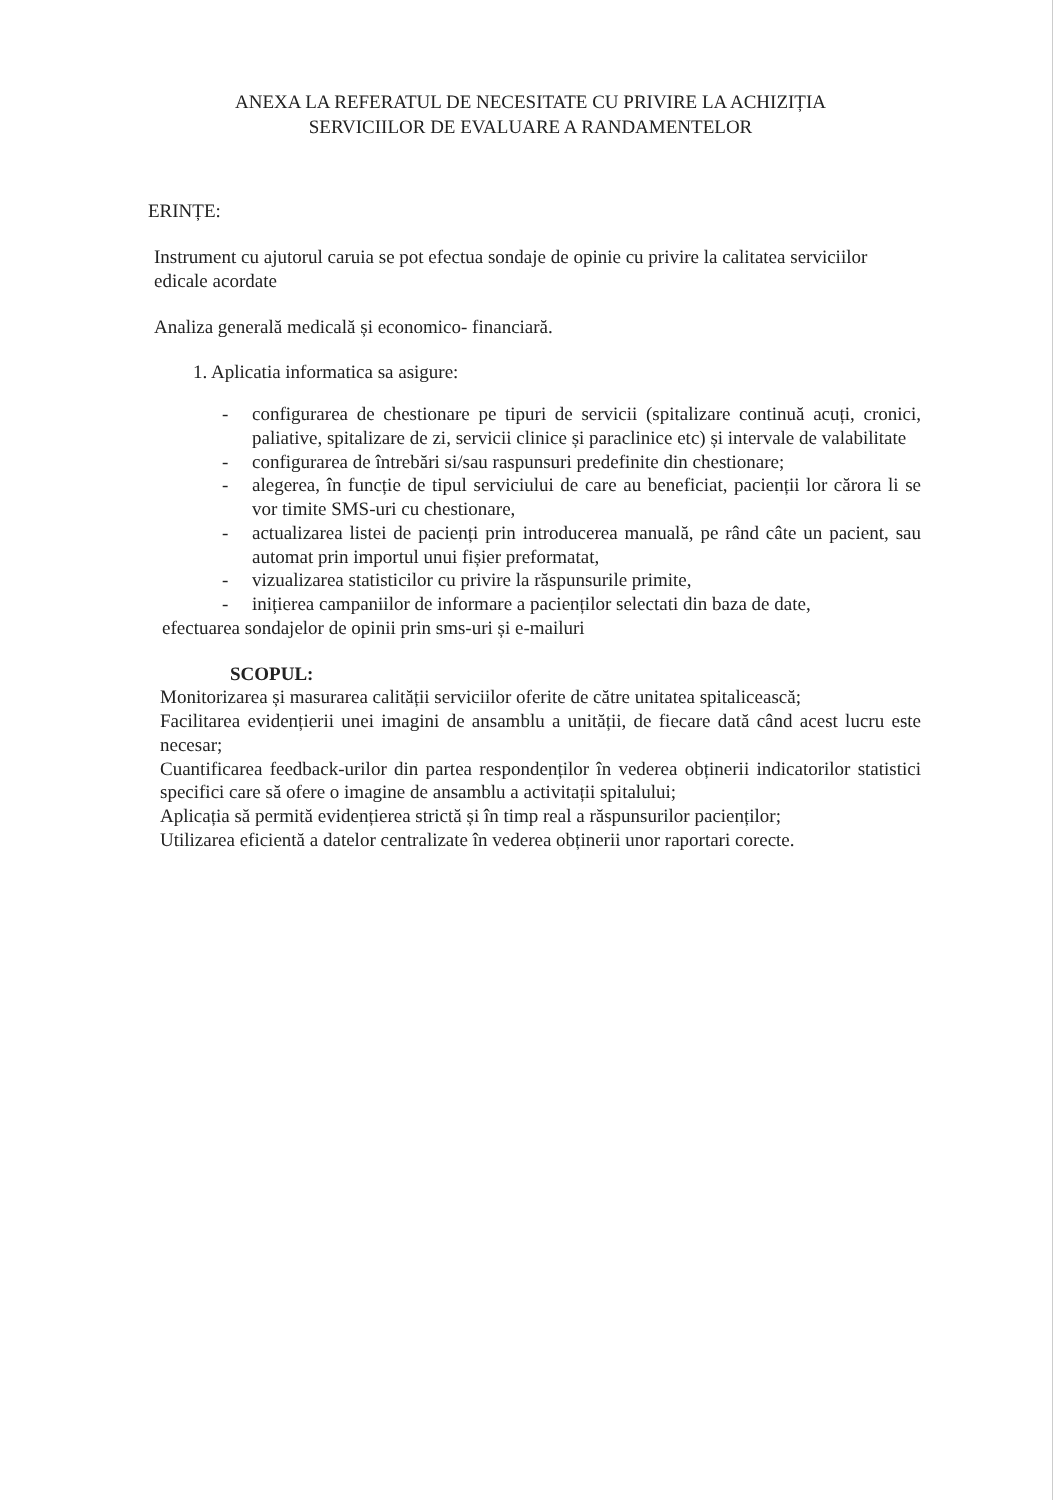ANEXA LA REFERATUL DE NECESITATE CU PRIVIRE LA ACHIZIȚIA
SERVICIILOR DE EVALUARE A RANDAMENTELOR
ERINȚE:
Instrument cu ajutorul caruia se pot efectua sondaje de opinie cu privire la calitatea serviciilor
edicale acordate
Analiza generală medicală și economico- financiară.
1. Aplicatia informatica sa asigure:
- configurarea de chestionare pe tipuri de servicii (spitalizare continuă acuți, cronici, paliative, spitalizare de zi, servicii clinice și paraclinice etc) și intervale de valabilitate
- configurarea de întrebări si/sau raspunsuri predefinite din chestionare;
- alegerea, în funcție de tipul serviciului de care au beneficiat, pacienții lor cărora li se vor timite SMS-uri cu chestionare,
- actualizarea listei de pacienți prin introducerea manuală, pe rând câte un pacient, sau automat prin importul unui fișier preformatat,
- vizualizarea statisticilor cu privire la răspunsurile primite,
- inițierea campaniilor de informare a pacienților selectati din baza de date,
efectuarea sondajelor de opinii prin sms-uri și e-mailuri
SCOPUL:
Monitorizarea și masurarea calității serviciilor oferite de către unitatea spitalicească;
Facilitarea evidențierii unei imagini de ansamblu a unității, de fiecare dată când acest lucru este necesar;
Cuantificarea feedback-urilor din partea respondenților în vederea obținerii indicatorilor statistici specifici care să ofere o imagine de ansamblu a activitații spitalului;
Aplicația să permită evidențierea strictă și în timp real a răspunsurilor pacienților;
Utilizarea eficientă a datelor centralizate în vederea obținerii unor raportari corecte.